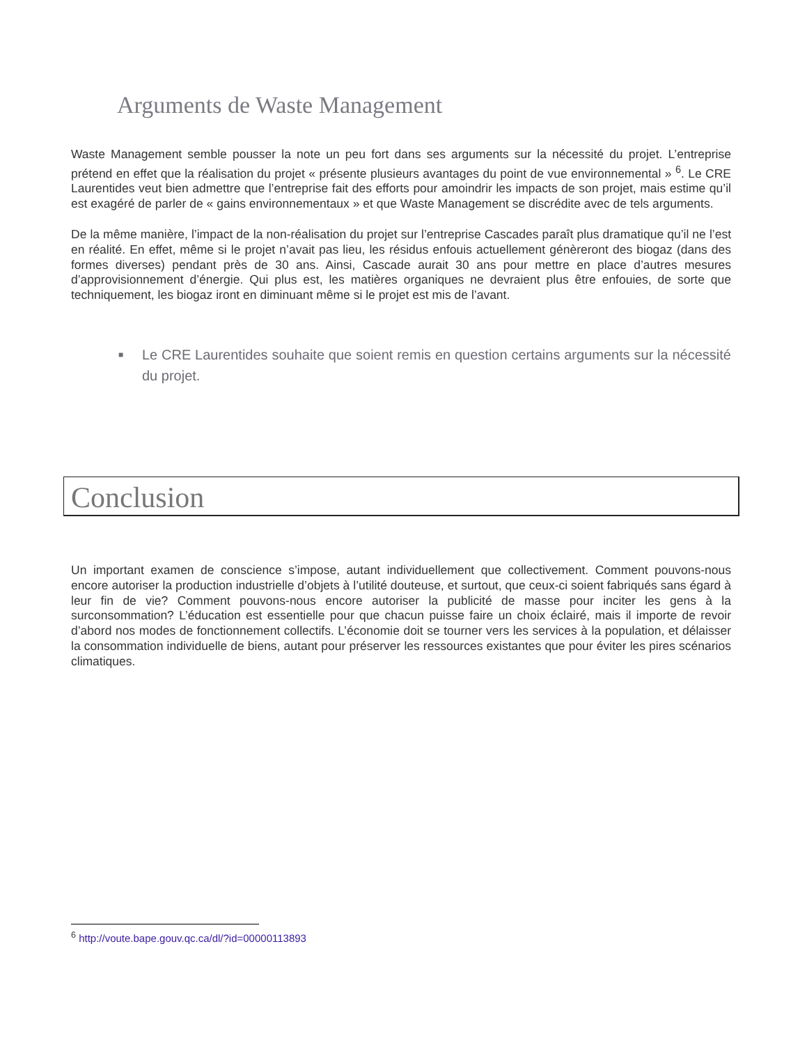Arguments de Waste Management
Waste Management semble pousser la note un peu fort dans ses arguments sur la nécessité du projet. L’entreprise prétend en effet que la réalisation du projet « présente plusieurs avantages du point de vue environnemental » <sup>6</sup>. Le CRE Laurentides veut bien admettre que l’entreprise fait des efforts pour amoindrir les impacts de son projet, mais estime qu’il est exagéré de parler de « gains environnementaux » et que Waste Management se discrédite avec de tels arguments.
De la même manière, l’impact de la non-réalisation du projet sur l’entreprise Cascades paraît plus dramatique qu’il ne l’est en réalité. En effet, même si le projet n’avait pas lieu, les résidus enfouis actuellement génèreront des biogaz (dans des formes diverses) pendant près de 30 ans. Ainsi, Cascade aurait 30 ans pour mettre en place d’autres mesures d’approvisionnement d’énergie. Qui plus est, les matières organiques ne devraient plus être enfouies, de sorte que techniquement, les biogaz iront en diminuant même si le projet est mis de l’avant.
■ Le CRE Laurentides souhaite que soient remis en question certains arguments sur la nécessité du projet.
Conclusion
Un important examen de conscience s’impose, autant individuellement que collectivement. Comment pouvons-nous encore autoriser la production industrielle d’objets à l’utilité douteuse, et surtout, que ceux-ci soient fabriqués sans égard à leur fin de vie? Comment pouvons-nous encore autoriser la publicité de masse pour inciter les gens à la surconsommation? L’éducation est essentielle pour que chacun puisse faire un choix éclairé, mais il importe de revoir d’abord nos modes de fonctionnement collectifs. L’économie doit se tourner vers les services à la population, et délaisser la consommation individuelle de biens, autant pour préserver les ressources existantes que pour éviter les pires scénarios climatiques.
<sup>6</sup> http://voute.bape.gouv.qc.ca/dl/?id=00000113893